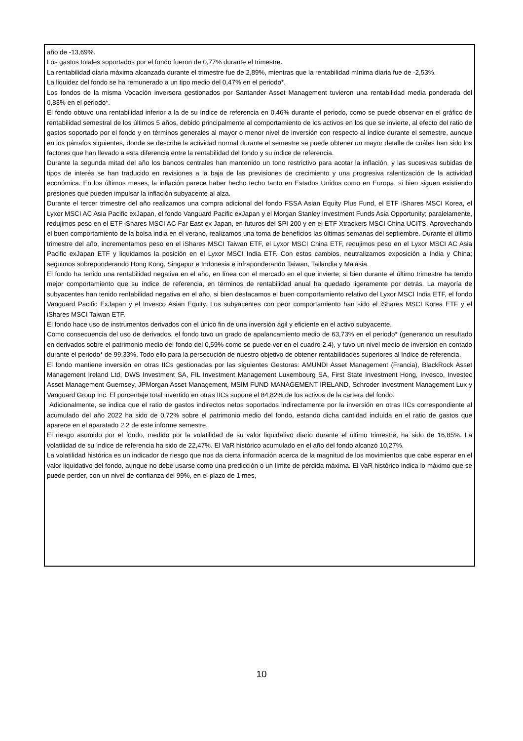año de -13,69%.
Los gastos totales soportados por el fondo fueron de 0,77% durante el trimestre.
La rentabilidad diaria máxima alcanzada durante el trimestre fue de 2,89%, mientras que la rentabilidad mínima diaria fue de -2,53%.
La liquidez del fondo se ha remunerado a un tipo medio del 0,47% en el periodo*.
Los fondos de la misma Vocación inversora gestionados por Santander Asset Management tuvieron una rentabilidad media ponderada del 0,83% en el periodo*.
El fondo obtuvo una rentabilidad inferior a la de su índice de referencia en 0,46% durante el periodo, como se puede observar en el gráfico de rentabilidad semestral de los últimos 5 años, debido principalmente al comportamiento de los activos en los que se invierte, al efecto del ratio de gastos soportado por el fondo y en términos generales al mayor o menor nivel de inversión con respecto al índice durante el semestre, aunque en los párrafos siguientes, donde se describe la actividad normal durante el semestre se puede obtener un mayor detalle de cuáles han sido los factores que han llevado a esta diferencia entre la rentabilidad del fondo y su índice de referencia.
Durante la segunda mitad del año los bancos centrales han mantenido un tono restrictivo para acotar la inflación, y las sucesivas subidas de tipos de interés se han traducido en revisiones a la baja de las previsiones de crecimiento y una progresiva ralentización de la actividad económica. En los últimos meses, la inflación parece haber hecho techo tanto en Estados Unidos como en Europa, si bien siguen existiendo presiones que pueden impulsar la inflación subyacente al alza.
Durante el tercer trimestre del año realizamos una compra adicional del fondo FSSA Asian Equity Plus Fund, el ETF iShares MSCI Korea, el Lyxor MSCI AC Asia Pacific exJapan, el fondo Vanguard Pacific exJapan y el Morgan Stanley Investment Funds Asia Opportunity; paralelamente, redujimos peso en el ETF iShares MSCI AC Far East ex Japan, en futuros del SPI 200 y en el ETF Xtrackers MSCI China UCITS. Aprovechando el buen comportamiento de la bolsa india en el verano, realizamos una toma de beneficios las últimas semanas del septiembre. Durante el último trimestre del año, incrementamos peso en el iShares MSCI Taiwan ETF, el Lyxor MSCI China ETF, redujimos peso en el Lyxor MSCI AC Asia Pacific exJapan ETF y liquidamos la posición en el Lyxor MSCI India ETF. Con estos cambios, neutralizamos exposición a India y China; seguimos sobreponderando Hong Kong, Singapur e Indonesia e infraponderando Taiwan, Tailandia y Malasia.
El fondo ha tenido una rentabilidad negativa en el año, en línea con el mercado en el que invierte; si bien durante el último trimestre ha tenido mejor comportamiento que su índice de referencia, en términos de rentabilidad anual ha quedado ligeramente por detrás. La mayoría de subyacentes han tenido rentabilidad negativa en el año, si bien destacamos el buen comportamiento relativo del Lyxor MSCI India ETF, el fondo Vanguard Pacific ExJapan y el Invesco Asian Equity. Los subyacentes con peor comportamiento han sido el iShares MSCI Korea ETF y el iShares MSCI Taiwan ETF.
El fondo hace uso de instrumentos derivados con el único fin de una inversión ágil y eficiente en el activo subyacente.
Como consecuencia del uso de derivados, el fondo tuvo un grado de apalancamiento medio de 63,73% en el periodo* (generando un resultado en derivados sobre el patrimonio medio del fondo del 0,59% como se puede ver en el cuadro 2.4), y tuvo un nivel medio de inversión en contado durante el periodo* de 99,33%. Todo ello para la persecución de nuestro objetivo de obtener rentabilidades superiores al índice de referencia.
El fondo mantiene inversión en otras IICs gestionadas por las siguientes Gestoras: AMUNDI Asset Management (Francia), BlackRock Asset Management Ireland Ltd, DWS Investment SA, FIL Investment Management Luxembourg SA, First State Investment Hong, Invesco, Investec Asset Management Guernsey, JPMorgan Asset Management, MSIM FUND MANAGEMENT IRELAND, Schroder Investment Management Lux y Vanguard Group Inc. El porcentaje total invertido en otras IICs supone el 84,82% de los activos de la cartera del fondo.
Adicionalmente, se indica que el ratio de gastos indirectos netos soportados indirectamente por la inversión en otras IICs correspondiente al acumulado del año 2022 ha sido de 0,72% sobre el patrimonio medio del fondo, estando dicha cantidad incluida en el ratio de gastos que aparece en el aparatado 2.2 de este informe semestre.
El riesgo asumido por el fondo, medido por la volatilidad de su valor liquidativo diario durante el último trimestre, ha sido de 16,85%. La volatilidad de su índice de referencia ha sido de 22,47%. El VaR histórico acumulado en el año del fondo alcanzó 10,27%.
La volatilidad histórica es un indicador de riesgo que nos da cierta información acerca de la magnitud de los movimientos que cabe esperar en el valor liquidativo del fondo, aunque no debe usarse como una predicción o un límite de pérdida máxima. El VaR histórico indica lo máximo que se puede perder, con un nivel de confianza del 99%, en el plazo de 1 mes,
10